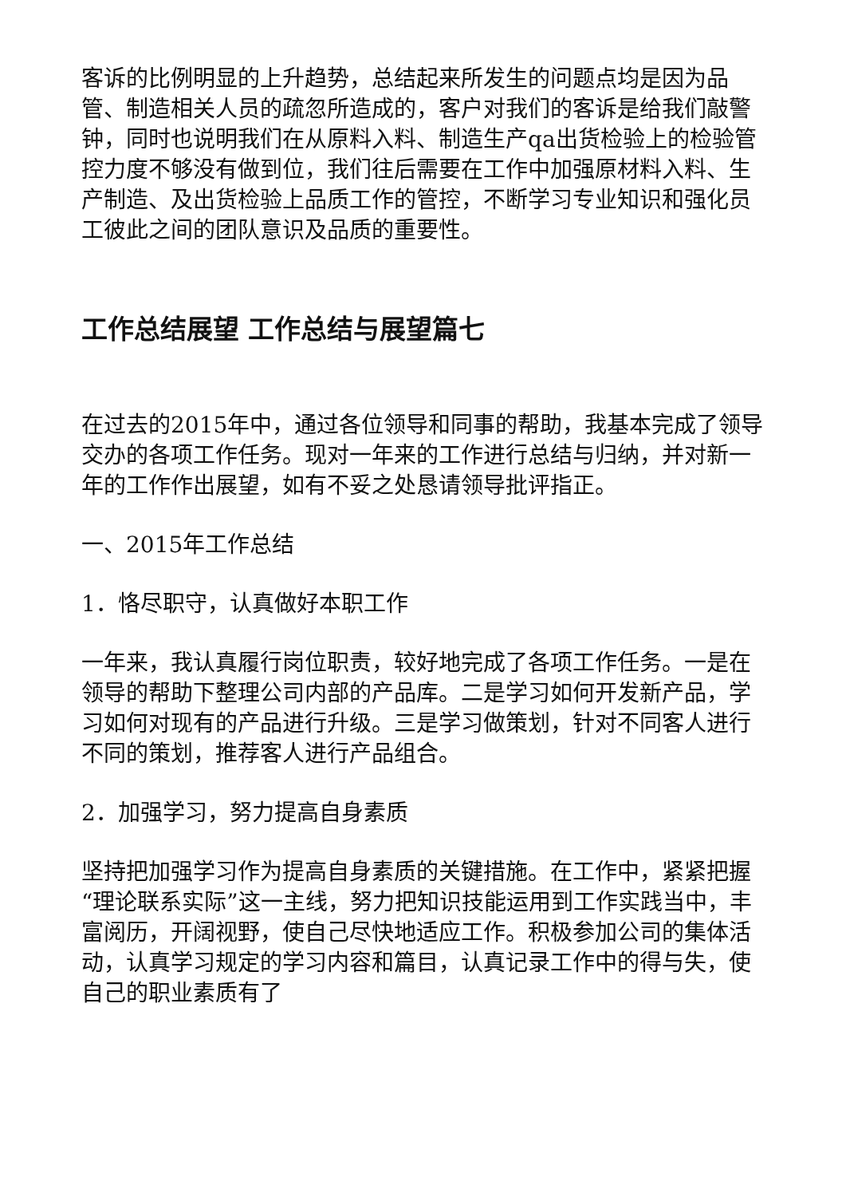客诉的比例明显的上升趋势，总结起来所发生的问题点均是因为品管、制造相关人员的疏忽所造成的，客户对我们的客诉是给我们敲警钟，同时也说明我们在从原料入料、制造生产qa出货检验上的检验管控力度不够没有做到位，我们往后需要在工作中加强原材料入料、生产制造、及出货检验上品质工作的管控，不断学习专业知识和强化员工彼此之间的团队意识及品质的重要性。
工作总结展望 工作总结与展望篇七
在过去的2015年中，通过各位领导和同事的帮助，我基本完成了领导交办的各项工作任务。现对一年来的工作进行总结与归纳，并对新一年的工作作出展望，如有不妥之处恳请领导批评指正。
一、2015年工作总结
1．恪尽职守，认真做好本职工作
一年来，我认真履行岗位职责，较好地完成了各项工作任务。一是在领导的帮助下整理公司内部的产品库。二是学习如何开发新产品，学习如何对现有的产品进行升级。三是学习做策划，针对不同客人进行不同的策划，推荐客人进行产品组合。
2．加强学习，努力提高自身素质
坚持把加强学习作为提高自身素质的关键措施。在工作中，紧紧把握“理论联系实际”这一主线，努力把知识技能运用到工作实践当中，丰富阅历，开阔视野，使自己尽快地适应工作。积极参加公司的集体活动，认真学习规定的学习内容和篇目，认真记录工作中的得与失，使自己的职业素质有了